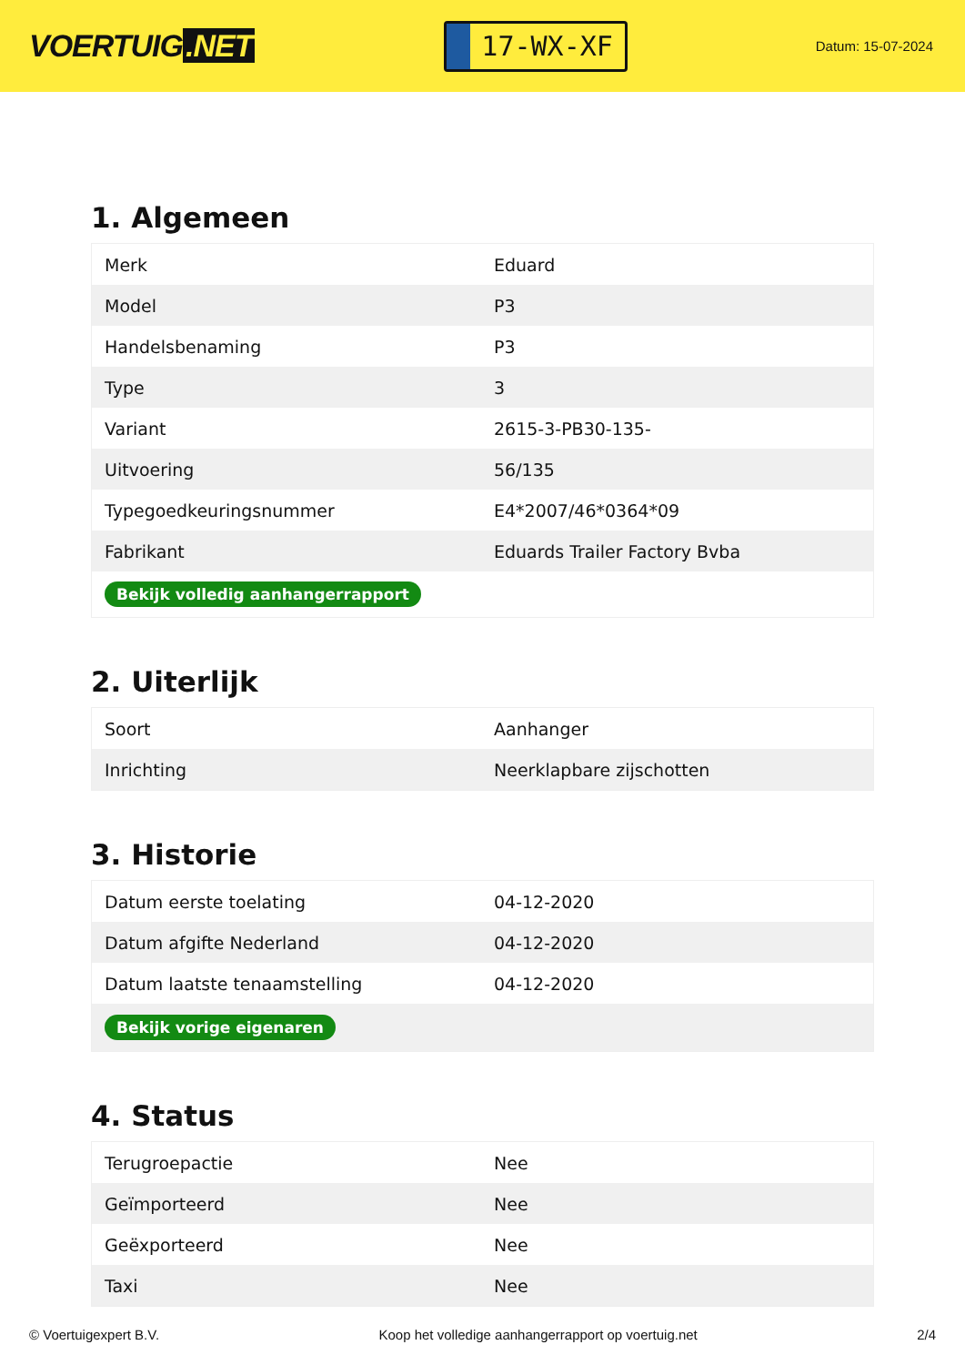VOERTUIG.NET
17-WX-XF
Datum: 15-07-2024
1. Algemeen
| Merk | Eduard |
| Model | P3 |
| Handelsbenaming | P3 |
| Type | 3 |
| Variant | 2615-3-PB30-135- |
| Uitvoering | 56/135 |
| Typegoedkeuringsnummer | E4*2007/46*0364*09 |
| Fabrikant | Eduards Trailer Factory Bvba |
| Bekijk volledig aanhangerrapport | |
2. Uiterlijk
| Soort | Aanhanger |
| Inrichting | Neerklapbare zijschotten |
3. Historie
| Datum eerste toelating | 04-12-2020 |
| Datum afgifte Nederland | 04-12-2020 |
| Datum laatste tenaamstelling | 04-12-2020 |
| Bekijk vorige eigenaren | |
4. Status
| Terugroepactie | Nee |
| Geïmporteerd | Nee |
| Geëxporteerd | Nee |
| Taxi | Nee |
© Voertuigexpert B.V. Koop het volledige aanhangerrapport op voertuig.net 2/4